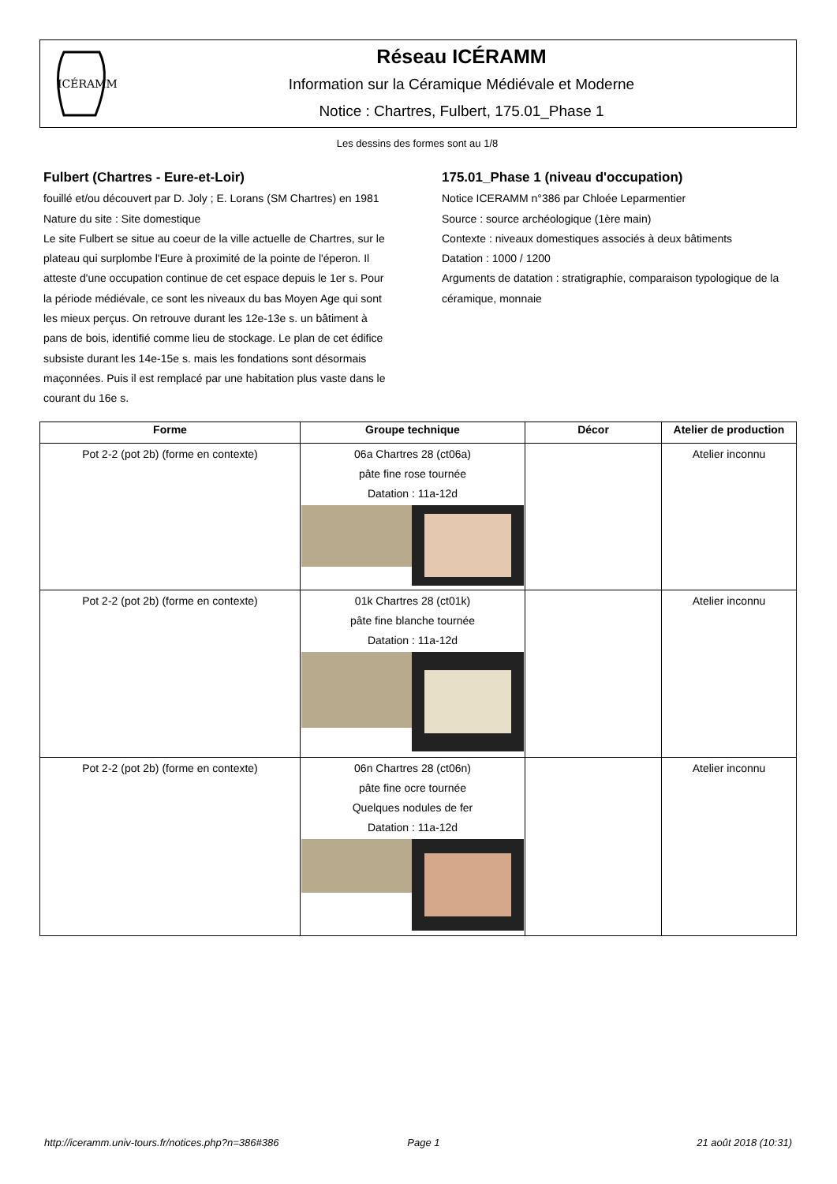ICÉRAMM
Réseau ICÉRAMM
Information sur la Céramique Médiévale et Moderne
Notice : Chartres, Fulbert, 175.01_Phase 1
Les dessins des formes sont au 1/8
Fulbert (Chartres - Eure-et-Loir)
fouillé et/ou découvert par D. Joly ; E. Lorans (SM Chartres) en 1981
Nature du site : Site domestique
Le site Fulbert se situe au coeur de la ville actuelle de Chartres, sur le plateau qui surplombe l'Eure à proximité de la pointe de l'éperon. Il atteste d'une occupation continue de cet espace depuis le 1er s. Pour la période médiévale, ce sont les niveaux du bas Moyen Age qui sont les mieux perçus. On retrouve durant les 12e-13e s. un bâtiment à pans de bois, identifié comme lieu de stockage. Le plan de cet édifice subsiste durant les 14e-15e s. mais les fondations sont désormais maçonnées. Puis il est remplacé par une habitation plus vaste dans le courant du 16e s.
175.01_Phase 1 (niveau d'occupation)
Notice ICERAMM n°386 par Chloée Leparmentier
Source : source archéologique (1ère main)
Contexte : niveaux domestiques associés à deux bâtiments
Datation : 1000 / 1200
Arguments de datation : stratigraphie, comparaison typologique de la céramique, monnaie
| Forme | Groupe technique | Décor | Atelier de production |
| --- | --- | --- | --- |
| Pot 2-2 (pot 2b) (forme en contexte) | 06a Chartres 28 (ct06a) pâte fine rose tournée Datation : 11a-12d | | Atelier inconnu |
| Pot 2-2 (pot 2b) (forme en contexte) | 01k Chartres 28 (ct01k) pâte fine blanche tournée Datation : 11a-12d | | Atelier inconnu |
| Pot 2-2 (pot 2b) (forme en contexte) | 06n Chartres 28 (ct06n) pâte fine ocre tournée Quelques nodules de fer Datation : 11a-12d | | Atelier inconnu |
http://iceramm.univ-tours.fr/notices.php?n=386#386 Page 1 21 août 2018 (10:31)